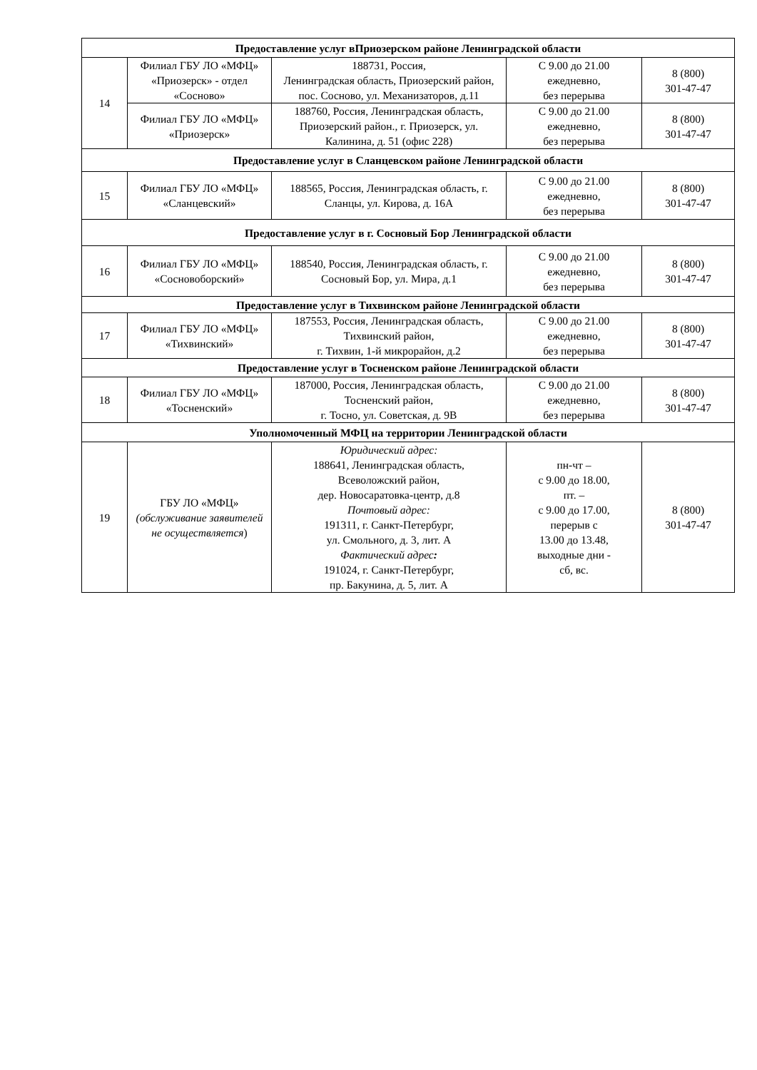| Предоставление услуг вПриозерском районе Ленинградской области | | | | |
| --- | --- | --- | --- | --- |
| 14 | Филиал ГБУ ЛО «МФЦ» «Приозерск» - отдел «Сосново» | 188731, Россия, Ленинградская область, Приозерский район, пос. Сосново, ул. Механизаторов, д.11 | С 9.00 до 21.00 ежедневно, без перерыва | 8 (800) 301-47-47 |
| | Филиал ГБУ ЛО «МФЦ» «Приозерск» | 188760, Россия, Ленинградская область, Приозерский район., г. Приозерск, ул. Калинина, д. 51 (офис 228) | С 9.00 до 21.00 ежедневно, без перерыва | 8 (800) 301-47-47 |
| Предоставление услуг в Сланцевском районе Ленинградской области | | | | |
| 15 | Филиал ГБУ ЛО «МФЦ» «Сланцевский» | 188565, Россия, Ленинградская область, г. Сланцы, ул. Кирова, д. 16А | С 9.00 до 21.00 ежедневно, без перерыва | 8 (800) 301-47-47 |
| Предоставление услуг в г. Сосновый Бор Ленинградской области | | | | |
| 16 | Филиал ГБУ ЛО «МФЦ» «Сосновоборский» | 188540, Россия, Ленинградская область, г. Сосновый Бор, ул. Мира, д.1 | С 9.00 до 21.00 ежедневно, без перерыва | 8 (800) 301-47-47 |
| Предоставление услуг в Тихвинском районе Ленинградской области | | | | |
| 17 | Филиал ГБУ ЛО «МФЦ» «Тихвинский» | 187553, Россия, Ленинградская область, Тихвинский район, г. Тихвин, 1-й микрорайон, д.2 | С 9.00 до 21.00 ежедневно, без перерыва | 8 (800) 301-47-47 |
| Предоставление услуг в Тосненском районе Ленинградской области | | | | |
| 18 | Филиал ГБУ ЛО «МФЦ» «Тосненский» | 187000, Россия, Ленинградская область, Тосненский район, г. Тосно, ул. Советская, д. 9В | С 9.00 до 21.00 ежедневно, без перерыва | 8 (800) 301-47-47 |
| Уполномоченный МФЦ на территории Ленинградской области | | | | |
| 19 | ГБУ ЛО «МФЦ» (обслуживание заявителей не осуществляется ) | Юридический адрес: 188641, Ленинградская область, Всеволожский район, дер. Новосаратовка-центр, д.8 Почтовый адрес: 191311, г. Санкт-Петербург, ул. Смольного, д. 3, лит. А Фактический адрес : 191024, г. Санкт-Петербург, пр. Бакунина, д. 5, лит. А | пн-чт – с 9.00 до 18.00, пт. – с 9.00 до 17.00, перерыв с 13.00 до 13.48, выходные дни - сб, вс. | 8 (800) 301-47-47 |